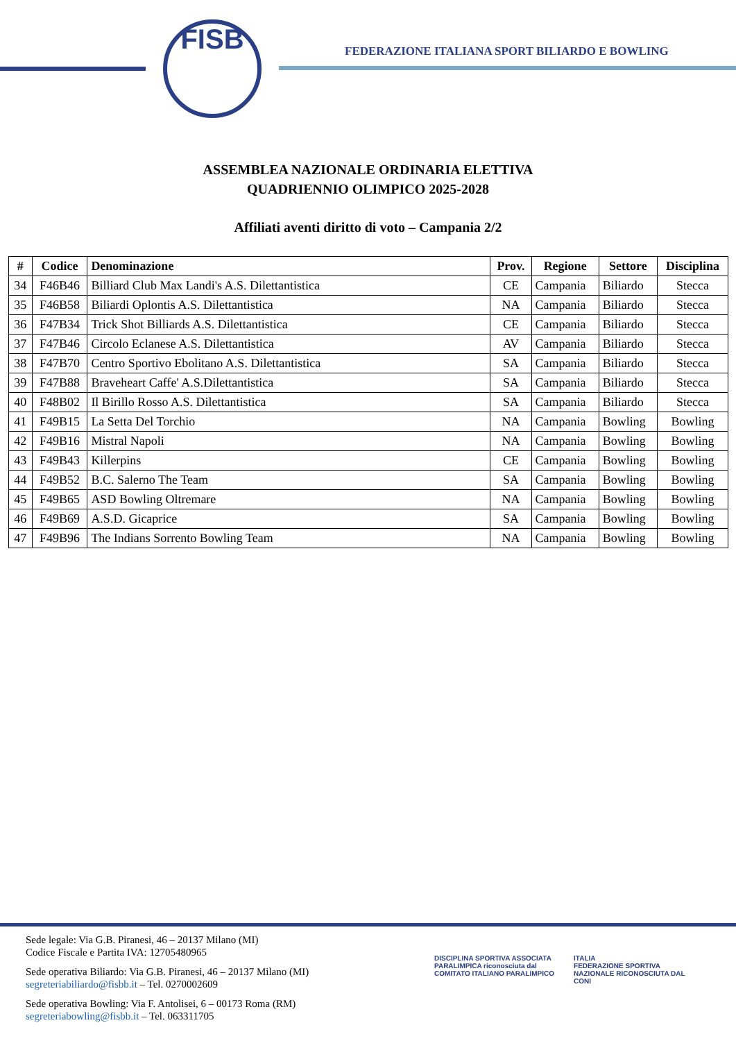FISB
FEDERAZIONE ITALIANA SPORT BILIARDO E BOWLING
ASSEMBLEA NAZIONALE ORDINARIA ELETTIVA
QUADRIENNIO OLIMPICO 2025-2028
Affiliati aventi diritto di voto – Campania 2/2
| # | Codice | Denominazione | Prov. | Regione | Settore | Disciplina |
| --- | --- | --- | --- | --- | --- | --- |
| 34 | F46B46 | Billiard Club Max Landi's A.S. Dilettantistica | CE | Campania | Biliardo | Stecca |
| 35 | F46B58 | Biliardi Oplontis A.S. Dilettantistica | NA | Campania | Biliardo | Stecca |
| 36 | F47B34 | Trick Shot Billiards A.S. Dilettantistica | CE | Campania | Biliardo | Stecca |
| 37 | F47B46 | Circolo Eclanese A.S. Dilettantistica | AV | Campania | Biliardo | Stecca |
| 38 | F47B70 | Centro Sportivo Ebolitano A.S. Dilettantistica | SA | Campania | Biliardo | Stecca |
| 39 | F47B88 | Braveheart Caffe' A.S.Dilettantistica | SA | Campania | Biliardo | Stecca |
| 40 | F48B02 | Il Birillo Rosso A.S. Dilettantistica | SA | Campania | Biliardo | Stecca |
| 41 | F49B15 | La Setta Del Torchio | NA | Campania | Bowling | Bowling |
| 42 | F49B16 | Mistral Napoli | NA | Campania | Bowling | Bowling |
| 43 | F49B43 | Killerpins | CE | Campania | Bowling | Bowling |
| 44 | F49B52 | B.C. Salerno The Team | SA | Campania | Bowling | Bowling |
| 45 | F49B65 | ASD Bowling Oltremare | NA | Campania | Bowling | Bowling |
| 46 | F49B69 | A.S.D. Gicaprice | SA | Campania | Bowling | Bowling |
| 47 | F49B96 | The Indians Sorrento Bowling Team | NA | Campania | Bowling | Bowling |
Sede legale: Via G.B. Piranesi, 46 – 20137 Milano (MI)
Codice Fiscale e Partita IVA: 12705480965
Sede operativa Biliardo: Via G.B. Piranesi, 46 – 20137 Milano (MI)
segreteriabiliardo@fisbb.it – Tel. 0270002609
Sede operativa Bowling: Via F. Antolisei, 6 – 00173 Roma (RM)
segreteriabowling@fisbb.it – Tel. 063311705
DISCIPLINA SPORTIVA ASSOCIATA PARALIMPICA riconosciuta dal
COMITATO ITALIANO PARALIMPICO
ITALIA
FEDERAZIONE SPORTIVA NAZIONALE RICONOSCIUTA DAL CONI